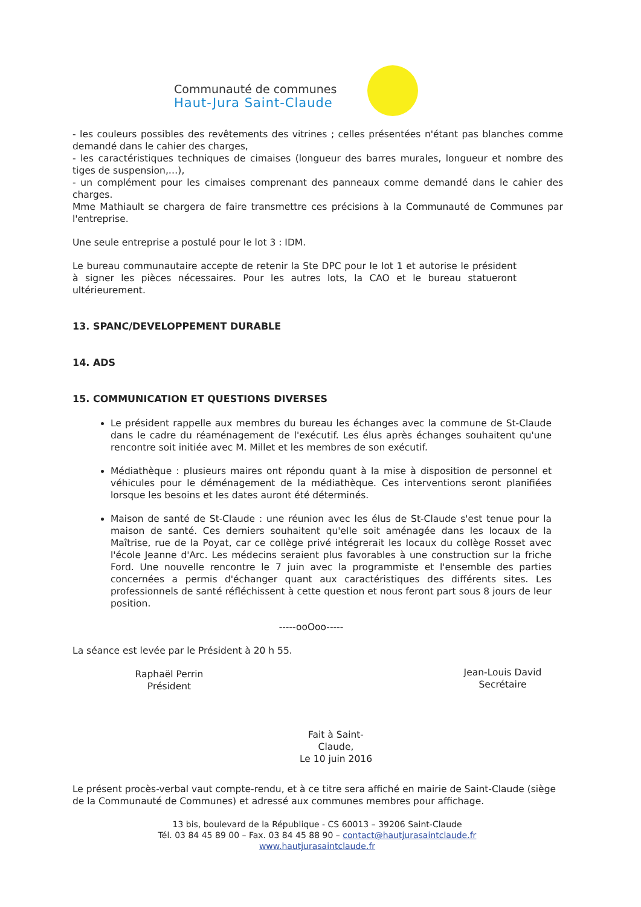Communauté de communes
Haut-Jura Saint-Claude
- les couleurs possibles des revêtements des vitrines ; celles présentées n'étant pas blanches comme demandé dans le cahier des charges,
- les caractéristiques techniques de cimaises (longueur des barres murales, longueur et nombre des tiges de suspension,…),
- un complément pour les cimaises comprenant des panneaux comme demandé dans le cahier des charges.
Mme Mathiault se chargera de faire transmettre ces précisions à la Communauté de Communes par l'entreprise.
Une seule entreprise a postulé pour le lot 3 : IDM.
Le bureau communautaire accepte de retenir la Ste DPC pour le lot 1 et autorise le président à signer les pièces nécessaires. Pour les autres lots, la CAO et le bureau statueront ultérieurement.
13. SPANC/DEVELOPPEMENT DURABLE
14. ADS
15. COMMUNICATION ET QUESTIONS DIVERSES
Le président rappelle aux membres du bureau les échanges avec la commune de St-Claude dans le cadre du réaménagement de l'exécutif. Les élus après échanges souhaitent qu'une rencontre soit initiée avec M. Millet et les membres de son exécutif.
Médiathèque : plusieurs maires ont répondu quant à la mise à disposition de personnel et véhicules pour le déménagement de la médiathèque. Ces interventions seront planifiées lorsque les besoins et les dates auront été déterminés.
Maison de santé de St-Claude : une réunion avec les élus de St-Claude s'est tenue pour la maison de santé. Ces derniers souhaitent qu'elle soit aménagée dans les locaux de la Maîtrise, rue de la Poyat, car ce collège privé intégrerait les locaux du collège Rosset avec l'école Jeanne d'Arc. Les médecins seraient plus favorables à une construction sur la friche Ford. Une nouvelle rencontre le 7 juin avec la programmiste et l'ensemble des parties concernées a permis d'échanger quant aux caractéristiques des différents sites. Les professionnels de santé réfléchissent à cette question et nous feront part sous 8 jours de leur position.
-----ooOoo-----
La séance est levée par le Président à 20 h 55.
Raphaël Perrin
Président
Fait à Saint-Claude,
Le 10 juin 2016
Jean-Louis David
Secrétaire
Le présent procès-verbal vaut compte-rendu, et à ce titre sera affiché en mairie de Saint-Claude (siège de la Communauté de Communes) et adressé aux communes membres pour affichage.
13 bis, boulevard de la République - CS 60013 – 39206 Saint-Claude
Tél. 03 84 45 89 00 – Fax. 03 84 45 88 90 – contact@hautjurasaintclaude.fr
www.hautjurasaintclaude.fr